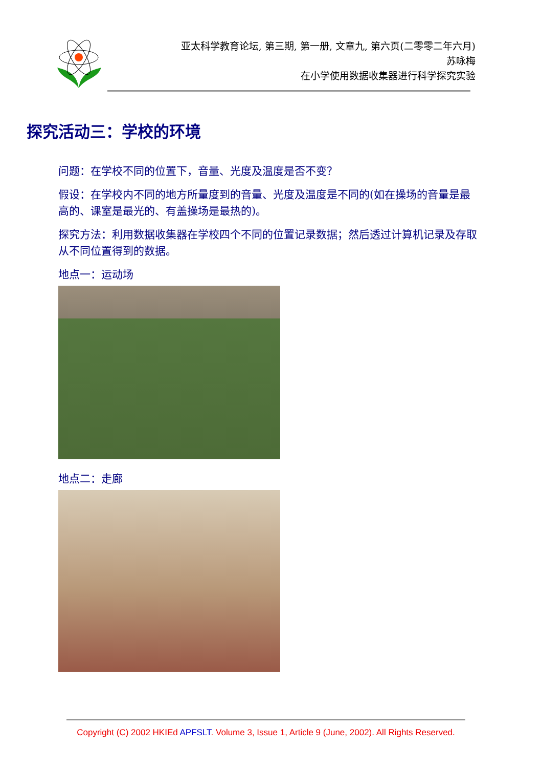亚太科学教育论坛, 第三期, 第一册, 文章九, 第六页(二零零二年六月)
苏咏梅
在小学使用数据收集器进行科学探究实验
探究活动三：学校的环境
问题：在学校不同的位置下，音量、光度及温度是否不变？
假设：在学校内不同的地方所量度到的音量、光度及温度是不同的(如在操场的音量是最高的、课室是最光的、有盖操场是最热的)。
探究方法：利用数据收集器在学校四个不同的位置记录数据；然后透过计算机记录及存取从不同位置得到的数据。
地点一：运动场
地点二：走廊
Copyright (C) 2002 HKIEd APFSLT. Volume 3, Issue 1, Article 9 (June, 2002). All Rights Reserved.